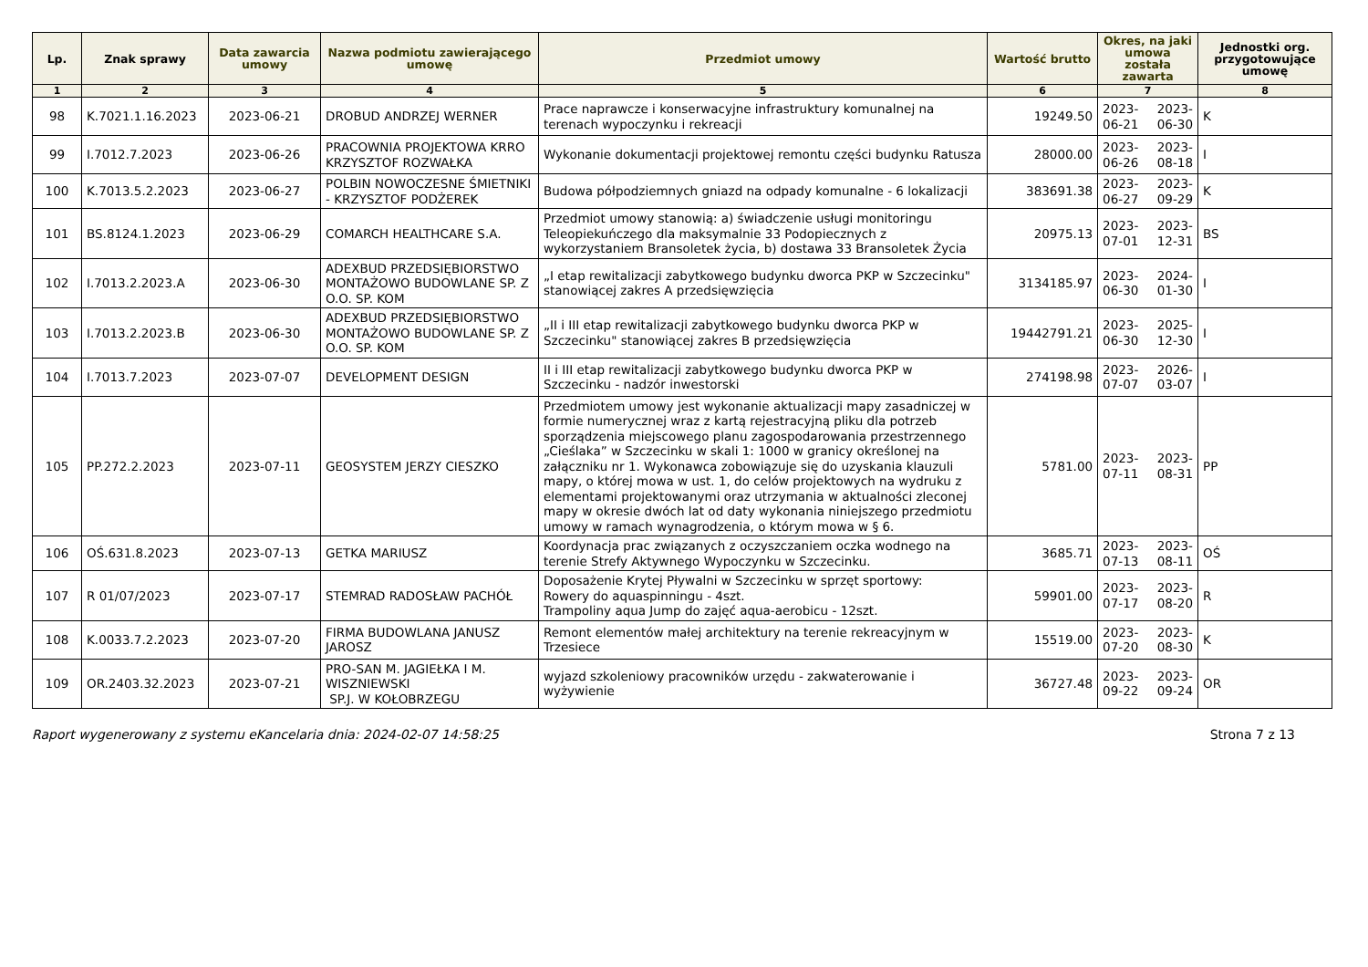| Lp. | Znak sprawy | Data zawarcia umowy | Nazwa podmiotu zawierającego umowę | Przedmiot umowy | Wartość brutto | Okres, na jaki umowa została zawarta | | Jednostki org. przygotowujące umowę |
| --- | --- | --- | --- | --- | --- | --- | --- | --- |
| 1 | 2 | 3 | 4 | 5 | 6 | 7 | | 8 |
| 98 | K.7021.1.16.2023 | 2023-06-21 | DROBUD ANDRZEJ WERNER | Prace naprawcze i konserwacyjne infrastruktury komunalnej na terenach wypoczynku i rekreacji | 19249.50 | 2023-06-21 | 2023-06-30 | K |
| 99 | I.7012.7.2023 | 2023-06-26 | PRACOWNIA PROJEKTOWA KRRO KRZYSZTOF ROZWAŁKA | Wykonanie dokumentacji projektowej remontu części budynku Ratusza | 28000.00 | 2023-06-26 | 2023-08-18 | I |
| 100 | K.7013.5.2.2023 | 2023-06-27 | POLBIN NOWOCZESNE ŚMIETNIKI - KRZYSZTOF PODŻEREK | Budowa półpodziemnych gniazd na odpady komunalne - 6 lokalizacji | 383691.38 | 2023-06-27 | 2023-09-29 | K |
| 101 | BS.8124.1.2023 | 2023-06-29 | COMARCH HEALTHCARE S.A. | Przedmiot umowy stanowią: a) świadczenie usługi monitoringu Teleopiekuńczego dla maksymalnie 33 Podopiecznych z wykorzystaniem Bransoletek życia, b) dostawa 33 Bransoletek Życia | 20975.13 | 2023-07-01 | 2023-12-31 | BS |
| 102 | I.7013.2.2023.A | 2023-06-30 | ADEXBUD PRZEDSIĘBIORSTWO MONTAŻOWO BUDOWLANE SP. Z O.O. SP. KOM | „I etap rewitalizacji zabytkowego budynku dworca PKP w Szczecinku" stanowiącej zakres A przedsięwzięcia | 3134185.97 | 2023-06-30 | 2024-01-30 | I |
| 103 | I.7013.2.2023.B | 2023-06-30 | ADEXBUD PRZEDSIĘBIORSTWO MONTAŻOWO BUDOWLANE SP. Z O.O. SP. KOM | „II i III etap rewitalizacji zabytkowego budynku dworca PKP w Szczecinku" stanowiącej zakres B przedsięwzięcia | 19442791.21 | 2023-06-30 | 2025-12-30 | I |
| 104 | I.7013.7.2023 | 2023-07-07 | DEVELOPMENT DESIGN | II i III etap rewitalizacji zabytkowego budynku dworca PKP w Szczecinku - nadzór inwestorski | 274198.98 | 2023-07-07 | 2026-03-07 | I |
| 105 | PP.272.2.2023 | 2023-07-11 | GEOSYSTEM JERZY CIESZKO | Przedmiotem umowy jest wykonanie aktualizacji mapy zasadniczej w formie numerycznej wraz z kartą rejestracyjną pliku dla potrzeb sporządzenia miejscowego planu zagospodarowania przestrzennego „Cieślaka” w Szczecinku w skali 1: 1000 w granicy określonej na załączniku nr 1. Wykonawca zobowiązuje się do uzyskania klauzuli mapy, o której mowa w ust. 1, do celów projektowych na wydruku z elementami projektowanymi oraz utrzymania w aktualności zleconej mapy w okresie dwóch lat od daty wykonania niniejszego przedmiotu umowy w ramach wynagrodzenia, o którym mowa w § 6. | 5781.00 | 2023-07-11 | 2023-08-31 | PP |
| 106 | OŚ.631.8.2023 | 2023-07-13 | GETKA MARIUSZ | Koordynacja prac związanych z oczyszczaniem oczka wodnego na terenie Strefy Aktywnego Wypoczynku w Szczecinku. | 3685.71 | 2023-07-13 | 2023-08-11 | OŚ |
| 107 | R 01/07/2023 | 2023-07-17 | STEMRAD RADOSŁAW PACHÓŁ | Doposażenie Krytej Pływalni w Szczecinku w sprzęt sportowy: Rowery do aquaspinningu - 4szt. Trampoliny aqua Jump do zajęć aqua-aerobicu - 12szt. | 59901.00 | 2023-07-17 | 2023-08-20 | R |
| 108 | K.0033.7.2.2023 | 2023-07-20 | FIRMA BUDOWLANA JANUSZ JAROSZ | Remont elementów małej architektury na terenie rekreacyjnym w Trzesiece | 15519.00 | 2023-07-20 | 2023-08-30 | K |
| 109 | OR.2403.32.2023 | 2023-07-21 | PRO-SAN M. JAGIEŁKA I M. WISZNIEWSKI SP.J. W KOŁOBRZEGU | wyjazd szkoleniowy pracowników urzędu - zakwaterowanie i wyżywienie | 36727.48 | 2023-09-22 | 2023-09-24 | OR |
Raport wygenerowany z systemu eKancelaria dnia: 2024-02-07 14:58:25 Strona 7 z 13